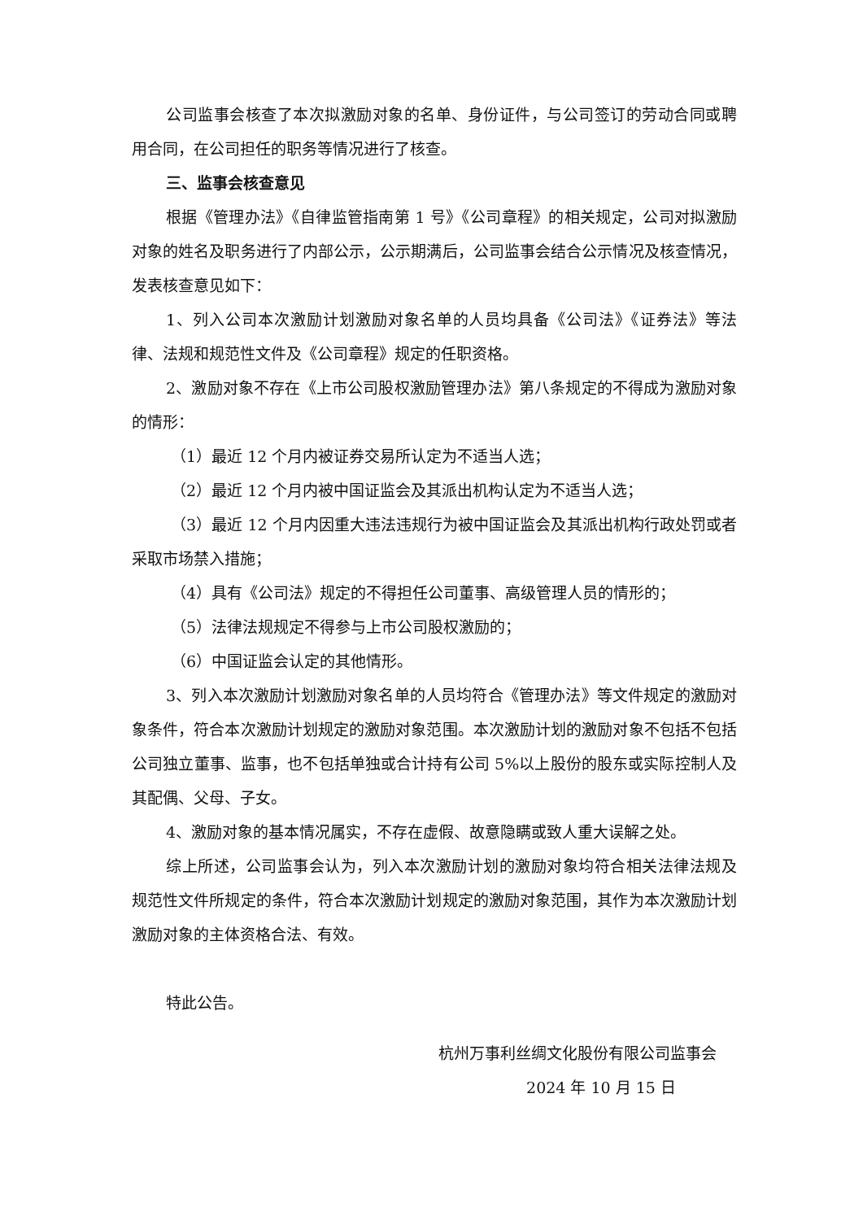公司监事会核查了本次拟激励对象的名单、身份证件，与公司签订的劳动合同或聘用合同，在公司担任的职务等情况进行了核查。
三、监事会核查意见
根据《管理办法》《自律监管指南第 1 号》《公司章程》的相关规定，公司对拟激励对象的姓名及职务进行了内部公示，公示期满后，公司监事会结合公示情况及核查情况，发表核查意见如下：
1、列入公司本次激励计划激励对象名单的人员均具备《公司法》《证券法》等法律、法规和规范性文件及《公司章程》规定的任职资格。
2、激励对象不存在《上市公司股权激励管理办法》第八条规定的不得成为激励对象的情形：
（1）最近 12 个月内被证券交易所认定为不适当人选；
（2）最近 12 个月内被中国证监会及其派出机构认定为不适当人选；
（3）最近 12 个月内因重大违法违规行为被中国证监会及其派出机构行政处罚或者采取市场禁入措施；
（4）具有《公司法》规定的不得担任公司董事、高级管理人员的情形的；
（5）法律法规规定不得参与上市公司股权激励的；
（6）中国证监会认定的其他情形。
3、列入本次激励计划激励对象名单的人员均符合《管理办法》等文件规定的激励对象条件，符合本次激励计划规定的激励对象范围。本次激励计划的激励对象不包括不包括公司独立董事、监事，也不包括单独或合计持有公司 5%以上股份的股东或实际控制人及其配偶、父母、子女。
4、激励对象的基本情况属实，不存在虚假、故意隐瞒或致人重大误解之处。
综上所述，公司监事会认为，列入本次激励计划的激励对象均符合相关法律法规及规范性文件所规定的条件，符合本次激励计划规定的激励对象范围，其作为本次激励计划激励对象的主体资格合法、有效。
特此公告。
杭州万事利丝绸文化股份有限公司监事会
2024 年 10 月 15 日